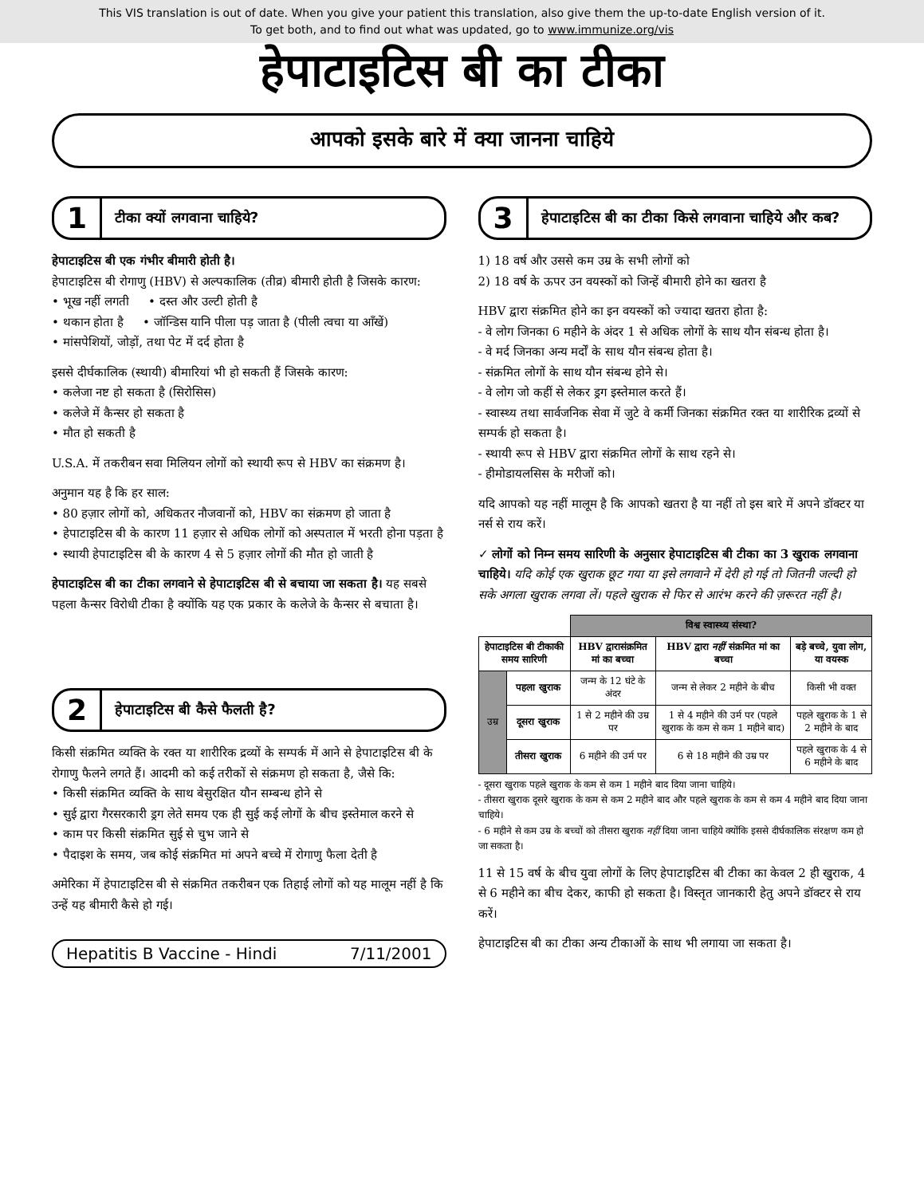This VIS translation is out of date. When you give your patient this translation, also give them the up-to-date English version of it.
To get both, and to find out what was updated, go to www.immunize.org/vis
हेपाटाइटिस बी का टीका
आपको इसके बारे में क्या जानना चाहिये
1 टीका क्यों लगवाना चाहिये?
हेपाटाइटिस बी एक गंभीर बीमारी होती है।
हेपाटाइटिस बी रोगाणु (HBV) से अल्पकालिक (तीव्र) बीमारी होती है जिसके कारण:
• भूख नहीं लगती • दस्त और उल्टी होती है
• थकान होता है • जॉन्डिस यानि पीला पड़ जाता है (पीली त्वचा या आँखें)
• मांसपेशियों, जोड़ों, तथा पेट में दर्द होता है
इससे दीर्घकालिक (स्थायी) बीमारियां भी हो सकती हैं जिसके कारण:
• कलेजा नष्ट हो सकता है (सिरोसिस)
• कलेजे में कैन्सर हो सकता है
• मौत हो सकती है
U.S.A. में तकरीबन सवा मिलियन लोगों को स्थायी रूप से HBV का संक्रमण है।
अनुमान यह है कि हर साल:
• 80 हज़ार लोगों को, अधिकतर नौजवानों को, HBV का संक्रमण हो जाता है
• हेपाटाइटिस बी के कारण 11 हज़ार से अधिक लोगों को अस्पताल में भरती होना पड़ता है
• स्थायी हेपाटाइटिस बी के कारण 4 से 5 हज़ार लोगों की मौत हो जाती है
हेपाटाइटिस बी का टीका लगवाने से हेपाटाइटिस बी से बचाया जा सकता है। यह सबसे पहला कैन्सर विरोधी टीका है क्योंकि यह एक प्रकार के कलेजे के कैन्सर से बचाता है।
2 हेपाटाइटिस बी कैसे फैलती है?
किसी संक्रमित व्यक्ति के रक्त या शारीरिक द्रव्यों के सम्पर्क में आने से हेपाटाइटिस बी के रोगाणु फैलने लगते हैं। आदमी को कई तरीकों से संक्रमण हो सकता है, जैसे कि:
• किसी संक्रमित व्यक्ति के साथ बेसुरक्षित यौन सम्बन्ध होने से
• सुई द्वारा गैरसरकारी ड्रग लेते समय एक ही सुई कई लोगों के बीच इस्तेमाल करने से
• काम पर किसी संक्रमित सुई से चुभ जाने से
• पैदाइश के समय, जब कोई संक्रमित मां अपने बच्चे में रोगाणु फैला देती है
अमेरिका में हेपाटाइटिस बी से संक्रमित तकरीबन एक तिहाई लोगों को यह मालूम नहीं है कि उन्हें यह बीमारी कैसे हो गई।
Hepatitis B Vaccine - Hindi 7/11/2001
3 हेपाटाइटिस बी का टीका किसे लगवाना चाहिये और कब?
1) 18 वर्ष और उससे कम उम्र के सभी लोगों को
2) 18 वर्ष के ऊपर उन वयस्कों को जिन्हें बीमारी होने का खतरा है
HBV द्वारा संक्रमित होने का इन वयस्कों को ज्यादा खतरा होता है:
- वे लोग जिनका 6 महीने के अंदर 1 से अधिक लोगों के साथ यौन संबन्ध होता है।
- वे मर्द जिनका अन्य मर्दों के साथ यौन संबन्ध होता है।
- संक्रमित लोगों के साथ यौन संबन्ध होने से।
- वे लोग जो कहीं से लेकर ड्रग इस्तेमाल करते हैं।
- स्वास्थ्य तथा सार्वजनिक सेवा में जुटे वे कर्मी जिनका संक्रमित रक्त या शारीरिक द्रव्यों से सम्पर्क हो सकता है।
- स्थायी रूप से HBV द्वारा संक्रमित लोगों के साथ रहने से।
- हीमोडायलसिस के मरीजों को।
यदि आपको यह नहीं मालूम है कि आपको खतरा है या नहीं तो इस बारे में अपने डॉक्टर या नर्स से राय करें।
✓ लोगों को निम्न समय सारिणी के अनुसार हेपाटाइटिस बी टीका का 3 खुराक लगवाना चाहिये। यदि कोई एक खुराक छूट गया या इसे लगवाने में देरी हो गई तो जितनी जल्दी हो सके अगला खुराक लगवा लें। पहले खुराक से फिर से आरंभ करने की ज़रूरत नहीं है।
| | | विश्व स्वास्थ्य संस्था? | | |
| --- | --- | --- | --- | --- |
| हेपाटाइटिस बी टीकाकी समय सारिणी | | HBV द्वारासंक्रमित मां का बच्चा | HBV द्वारा नहीं संक्रमित मां का बच्चा | बड़े बच्चे, युवा लोग, या वयस्क |
| उम्र | पहला खुराक | जन्म के 12 घंटे के अंदर | जन्म से लेकर 2 महीने के बीच | किसी भी वक्त |
| | दूसरा खुराक | 1 से 2 महीने की उम्र पर | 1 से 4 महीने की उर्म पर (पहले खुराक के कम से कम 1 महीने बाद) | पहले खुराक के 1 से 2 महीने के बाद |
| | तीसरा खुराक | 6 महीने की उर्म पर | 6 से 18 महीने की उम्र पर | पहले खुराक के 4 से 6 महीने के बाद |
- दूसरा खुराक पहले खुराक के कम से कम 1 महीने बाद दिया जाना चाहिये।
- तीसरा खुराक दूसरे खुराक के कम से कम 2 महीने बाद और पहले खुराक के कम से कम 4 महीने बाद दिया जाना चाहिये।
- 6 महीने से कम उम्र के बच्चों को तीसरा खुराक नहीं दिया जाना चाहिये क्योंकि इससे दीर्घकालिक संरक्षण कम हो जा सकता है।
11 से 15 वर्ष के बीच युवा लोगों के लिए हेपाटाइटिस बी टीका का केवल 2 ही खुराक, 4 से 6 महीने का बीच देकर, काफी हो सकता है। विस्तृत जानकारी हेतु अपने डॉक्टर से राय करें।
हेपाटाइटिस बी का टीका अन्य टीकाओं के साथ भी लगाया जा सकता है।